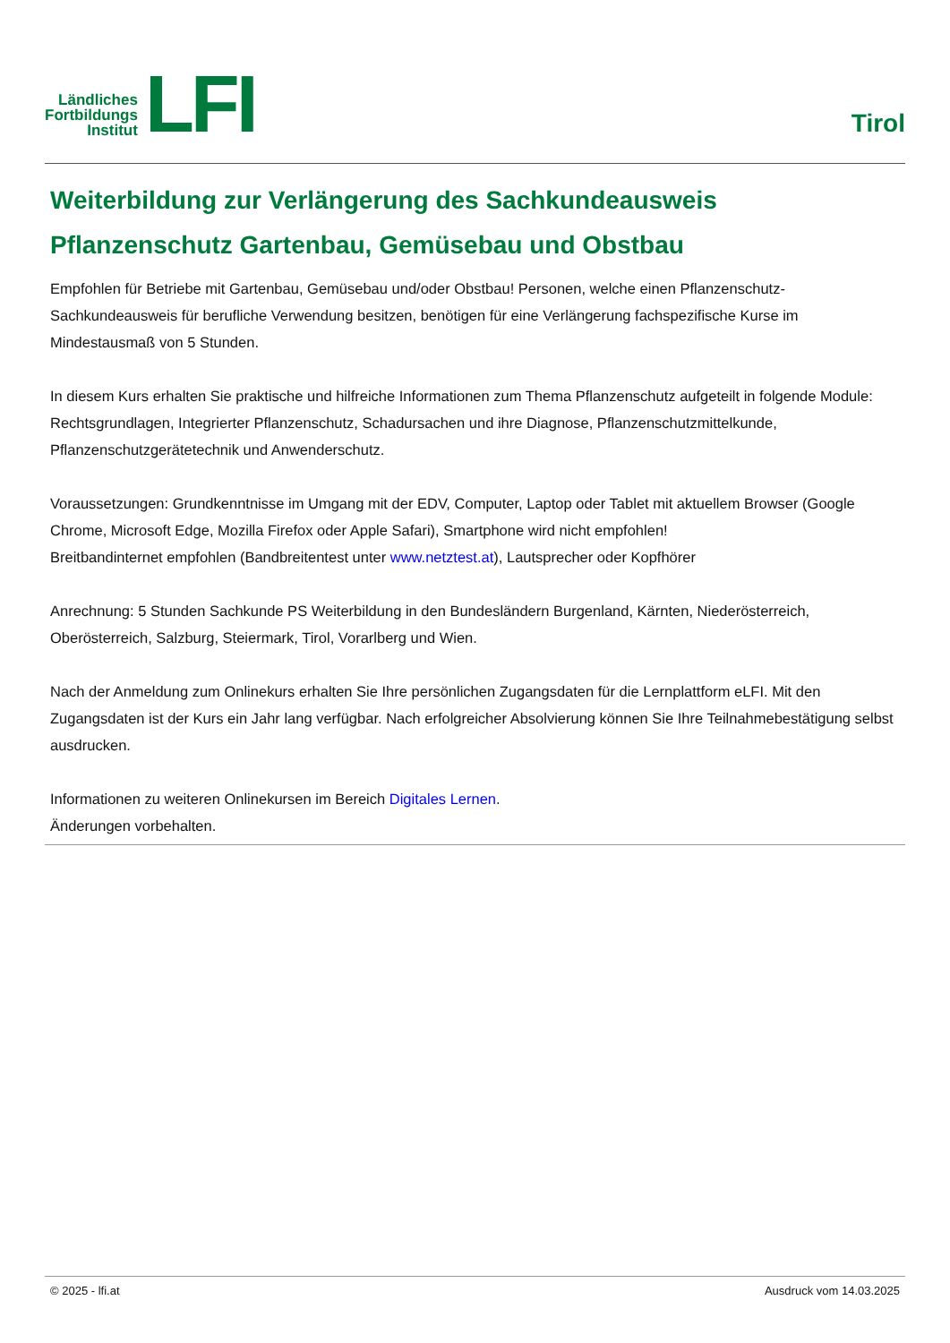Ländliches
Fortbildungs
Institut
LFI
Tirol
Weiterbildung zur Verlängerung des Sachkundeausweis Pflanzenschutz Gartenbau, Gemüsebau und Obstbau
Empfohlen für Betriebe mit Gartenbau, Gemüsebau und/oder Obstbau! Personen, welche einen Pflanzenschutz-Sachkundeausweis für berufliche Verwendung besitzen, benötigen für eine Verlängerung fachspezifische Kurse im Mindestausmaß von 5 Stunden.
In diesem Kurs erhalten Sie praktische und hilfreiche Informationen zum Thema Pflanzenschutz aufgeteilt in folgende Module: Rechtsgrundlagen, Integrierter Pflanzenschutz, Schadursachen und ihre Diagnose, Pflanzenschutzmittelkunde, Pflanzenschutzgerätetechnik und Anwenderschutz.
Voraussetzungen: Grundkenntnisse im Umgang mit der EDV, Computer, Laptop oder Tablet mit aktuellem Browser (Google Chrome, Microsoft Edge, Mozilla Firefox oder Apple Safari), Smartphone wird nicht empfohlen!
Breitbandinternet empfohlen (Bandbreitentest unter www.netztest.at), Lautsprecher oder Kopfhörer
Anrechnung: 5 Stunden Sachkunde PS Weiterbildung in den Bundesländern Burgenland, Kärnten, Niederösterreich, Oberösterreich, Salzburg, Steiermark, Tirol, Vorarlberg und Wien.
Nach der Anmeldung zum Onlinekurs erhalten Sie Ihre persönlichen Zugangsdaten für die Lernplattform eLFI. Mit den Zugangsdaten ist der Kurs ein Jahr lang verfügbar. Nach erfolgreicher Absolvierung können Sie Ihre Teilnahmebestätigung selbst ausdrucken.
Informationen zu weiteren Onlinekursen im Bereich Digitales Lernen.
Änderungen vorbehalten.
© 2025 - lfi.at Ausdruck vom 14.03.2025